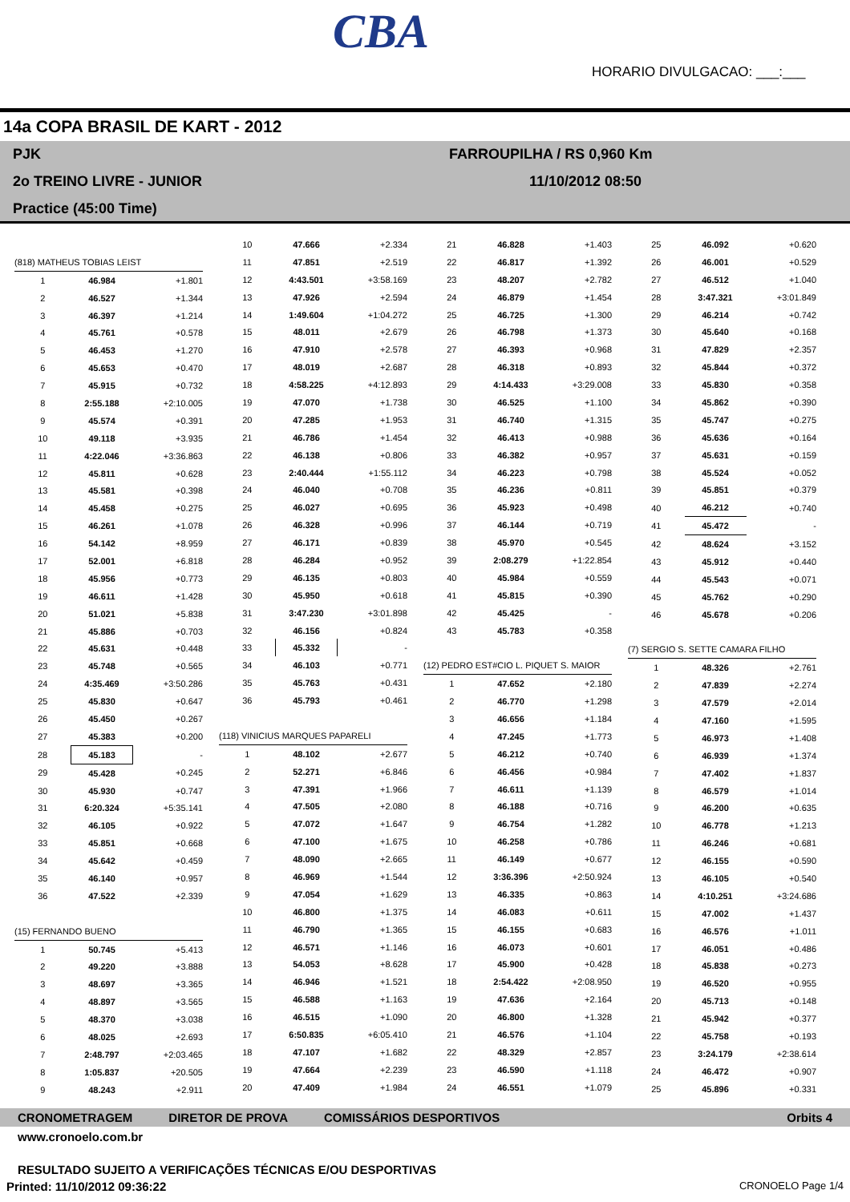CBA
HORARIO DIVULGACAO: ___:___
14a COPA BRASIL DE KART - 2012
PJK
2o TREINO LIVRE - JUNIOR
Practice (45:00 Time)
FARROUPILHA / RS 0,960 Km
11/10/2012 08:50
| (818) MATHEUS TOBIAS LEIST | | |
| 1 | 46.984 | +1.801 |
| 2 | 46.527 | +1.344 |
| 3 | 46.397 | +1.214 |
| 4 | 45.761 | +0.578 |
| 5 | 46.453 | +1.270 |
| 6 | 45.653 | +0.470 |
| 7 | 45.915 | +0.732 |
| 8 | 2:55.188 | +2:10.005 |
| 9 | 45.574 | +0.391 |
| 10 | 49.118 | +3.935 |
| 11 | 4:22.046 | +3:36.863 |
| 12 | 45.811 | +0.628 |
| 13 | 45.581 | +0.398 |
| 14 | 45.458 | +0.275 |
| 15 | 46.261 | +1.078 |
| 16 | 54.142 | +8.959 |
| 17 | 52.001 | +6.818 |
| 18 | 45.956 | +0.773 |
| 19 | 46.611 | +1.428 |
| 20 | 51.021 | +5.838 |
| 21 | 45.886 | +0.703 |
| 22 | 45.631 | +0.448 |
| 23 | 45.748 | +0.565 |
| 24 | 4:35.469 | +3:50.286 |
| 25 | 45.830 | +0.647 |
| 26 | 45.450 | +0.267 |
| 27 | 45.383 | +0.200 |
| 28 | 45.183 | - |
| 29 | 45.428 | +0.245 |
| 30 | 45.930 | +0.747 |
| 31 | 6:20.324 | +5:35.141 |
| 32 | 46.105 | +0.922 |
| 33 | 45.851 | +0.668 |
| 34 | 45.642 | +0.459 |
| 35 | 46.140 | +0.957 |
| 36 | 47.522 | +2.339 |
| (15) FERNANDO BUENO | | |
| 1 | 50.745 | +5.413 |
| 2 | 49.220 | +3.888 |
| 3 | 48.697 | +3.365 |
| 4 | 48.897 | +3.565 |
| 5 | 48.370 | +3.038 |
| 6 | 48.025 | +2.693 |
| 7 | 2:48.797 | +2:03.465 |
| 8 | 1:05.837 | +20.505 |
| 9 | 48.243 | +2.911 |
| 10 | 47.666 | +2.334 |
| 11 | 47.851 | +2.519 |
| 12 | 4:43.501 | +3:58.169 |
| 13 | 47.926 | +2.594 |
| 14 | 1:49.604 | +1:04.272 |
| 15 | 48.011 | +2.679 |
| 16 | 47.910 | +2.578 |
| 17 | 48.019 | +2.687 |
| 18 | 4:58.225 | +4:12.893 |
| 19 | 47.070 | +1.738 |
| 20 | 47.285 | +1.953 |
| 21 | 46.786 | +1.454 |
| 22 | 46.138 | +0.806 |
| 23 | 2:40.444 | +1:55.112 |
| 24 | 46.040 | +0.708 |
| 25 | 46.027 | +0.695 |
| 26 | 46.328 | +0.996 |
| 27 | 46.171 | +0.839 |
| 28 | 46.284 | +0.952 |
| 29 | 46.135 | +0.803 |
| 30 | 45.950 | +0.618 |
| 31 | 3:47.230 | +3:01.898 |
| 32 | 46.156 | +0.824 |
| 33 | 45.332 | - |
| 34 | 46.103 | +0.771 |
| 35 | 45.763 | +0.431 |
| 36 | 45.793 | +0.461 |
| (118) VINICIUS MARQUES PAPARELI | | |
| 1 | 48.102 | +2.677 |
| 2 | 52.271 | +6.846 |
| 3 | 47.391 | +1.966 |
| 4 | 47.505 | +2.080 |
| 5 | 47.072 | +1.647 |
| 6 | 47.100 | +1.675 |
| 7 | 48.090 | +2.665 |
| 8 | 46.969 | +1.544 |
| 9 | 47.054 | +1.629 |
| 10 | 46.800 | +1.375 |
| 11 | 46.790 | +1.365 |
| 12 | 46.571 | +1.146 |
| 13 | 54.053 | +8.628 |
| 14 | 46.946 | +1.521 |
| 15 | 46.588 | +1.163 |
| 16 | 46.515 | +1.090 |
| 17 | 6:50.835 | +6:05.410 |
| 18 | 47.107 | +1.682 |
| 19 | 47.664 | +2.239 |
| 20 | 47.409 | +1.984 |
| 21 | 46.828 | +1.403 |
| 22 | 46.817 | +1.392 |
| 23 | 48.207 | +2.782 |
| 24 | 46.879 | +1.454 |
| 25 | 46.725 | +1.300 |
| 26 | 46.798 | +1.373 |
| 27 | 46.393 | +0.968 |
| 28 | 46.318 | +0.893 |
| 29 | 4:14.433 | +3:29.008 |
| 30 | 46.525 | +1.100 |
| 31 | 46.740 | +1.315 |
| 32 | 46.413 | +0.988 |
| 33 | 46.382 | +0.957 |
| 34 | 46.223 | +0.798 |
| 35 | 46.236 | +0.811 |
| 36 | 45.923 | +0.498 |
| 37 | 46.144 | +0.719 |
| 38 | 45.970 | +0.545 |
| 39 | 2:08.279 | +1:22.854 |
| 40 | 45.984 | +0.559 |
| 41 | 45.815 | +0.390 |
| 42 | 45.425 | - |
| 43 | 45.783 | +0.358 |
| (12) PEDRO EST#CIO L. PIQUET S. MAIOR | | |
| 1 | 47.652 | +2.180 |
| 2 | 46.770 | +1.298 |
| 3 | 46.656 | +1.184 |
| 4 | 47.245 | +1.773 |
| 5 | 46.212 | +0.740 |
| 6 | 46.456 | +0.984 |
| 7 | 46.611 | +1.139 |
| 8 | 46.188 | +0.716 |
| 9 | 46.754 | +1.282 |
| 10 | 46.258 | +0.786 |
| 11 | 46.149 | +0.677 |
| 12 | 3:36.396 | +2:50.924 |
| 13 | 46.335 | +0.863 |
| 14 | 46.083 | +0.611 |
| 15 | 46.155 | +0.683 |
| 16 | 46.073 | +0.601 |
| 17 | 45.900 | +0.428 |
| 18 | 2:54.422 | +2:08.950 |
| 19 | 47.636 | +2.164 |
| 20 | 46.800 | +1.328 |
| 21 | 46.576 | +1.104 |
| 22 | 48.329 | +2.857 |
| 23 | 46.590 | +1.118 |
| 24 | 46.551 | +1.079 |
| 25 | 46.092 | +0.620 |
| 26 | 46.001 | +0.529 |
| 27 | 46.512 | +1.040 |
| 28 | 3:47.321 | +3:01.849 |
| 29 | 46.214 | +0.742 |
| 30 | 45.640 | +0.168 |
| 31 | 47.829 | +2.357 |
| 32 | 45.844 | +0.372 |
| 33 | 45.830 | +0.358 |
| 34 | 45.862 | +0.390 |
| 35 | 45.747 | +0.275 |
| 36 | 45.636 | +0.164 |
| 37 | 45.631 | +0.159 |
| 38 | 45.524 | +0.052 |
| 39 | 45.851 | +0.379 |
| 40 | 46.212 | +0.740 |
| 41 | 45.472 | - |
| 42 | 48.624 | +3.152 |
| 43 | 45.912 | +0.440 |
| 44 | 45.543 | +0.071 |
| 45 | 45.762 | +0.290 |
| 46 | 45.678 | +0.206 |
| (7) SERGIO S. SETTE CAMARA FILHO | | |
| 1 | 48.326 | +2.761 |
| 2 | 47.839 | +2.274 |
| 3 | 47.579 | +2.014 |
| 4 | 47.160 | +1.595 |
| 5 | 46.973 | +1.408 |
| 6 | 46.939 | +1.374 |
| 7 | 47.402 | +1.837 |
| 8 | 46.579 | +1.014 |
| 9 | 46.200 | +0.635 |
| 10 | 46.778 | +1.213 |
| 11 | 46.246 | +0.681 |
| 12 | 46.155 | +0.590 |
| 13 | 46.105 | +0.540 |
| 14 | 4:10.251 | +3:24.686 |
| 15 | 47.002 | +1.437 |
| 16 | 46.576 | +1.011 |
| 17 | 46.051 | +0.486 |
| 18 | 45.838 | +0.273 |
| 19 | 46.520 | +0.955 |
| 20 | 45.713 | +0.148 |
| 21 | 45.942 | +0.377 |
| 22 | 45.758 | +0.193 |
| 23 | 3:24.179 | +2:38.614 |
| 24 | 46.472 | +0.907 |
| 25 | 45.896 | +0.331 |
CRONOMETRAGEM DIRETOR DE PROVA COMISSÁRIOS DESPORTIVOS Orbits 4
www.cronoelo.com.br
RESULTADO SUJEITO A VERIFICAÇÕES TÉCNICAS E/OU DESPORTIVAS
Printed: 11/10/2012 09:36:22 CRONOELO Page 1/4